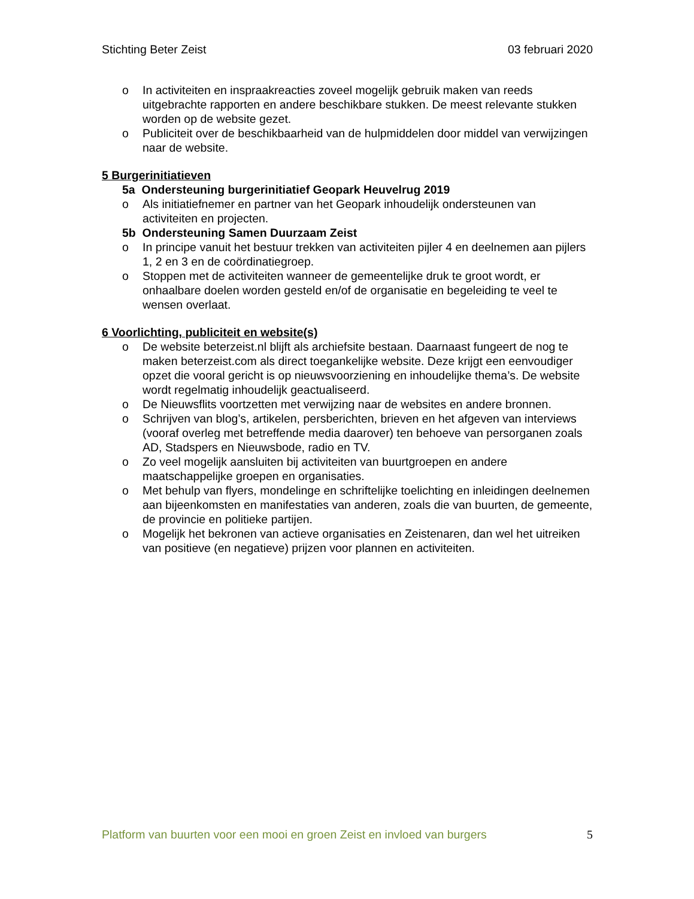Stichting Beter Zeist 03 februari 2020
o In activiteiten en inspraakreacties zoveel mogelijk gebruik maken van reeds uitgebrachte rapporten en andere beschikbare stukken. De meest relevante stukken worden op de website gezet.
o Publiciteit over de beschikbaarheid van de hulpmiddelen door middel van verwijzingen naar de website.
5 Burgerinitiatieven
5a Ondersteuning burgerinitiatief Geopark Heuvelrug 2019
o Als initiatiefnemer en partner van het Geopark inhoudelijk ondersteunen van activiteiten en projecten.
5b Ondersteuning Samen Duurzaam Zeist
o In principe vanuit het bestuur trekken van activiteiten pijler 4 en deelnemen aan pijlers 1, 2 en 3 en de coördinatiegroep.
o Stoppen met de activiteiten wanneer de gemeentelijke druk te groot wordt, er onhaalbare doelen worden gesteld en/of de organisatie en begeleiding te veel te wensen overlaat.
6 Voorlichting, publiciteit en website(s)
o De website beterzeist.nl blijft als archiefsite bestaan. Daarnaast fungeert de nog te maken beterzeist.com als direct toegankelijke website. Deze krijgt een eenvoudiger opzet die vooral gericht is op nieuwsvoorziening en inhoudelijke thema’s. De website wordt regelmatig inhoudelijk geactualiseerd.
o De Nieuwsflits voortzetten met verwijzing naar de websites en andere bronnen.
o Schrijven van blog’s, artikelen, persberichten, brieven en het afgeven van interviews (vooraf overleg met betreffende media daarover) ten behoeve van persorganen zoals AD, Stadspers en Nieuwsbode, radio en TV.
o Zo veel mogelijk aansluiten bij activiteiten van buurtgroepen en andere maatschappelijke groepen en organisaties.
o Met behulp van flyers, mondelinge en schriftelijke toelichting en inleidingen deelnemen aan bijeenkomsten en manifestaties van anderen, zoals die van buurten, de gemeente, de provincie en politieke partijen.
o Mogelijk het bekronen van actieve organisaties en Zeistenaren, dan wel het uitreiken van positieve (en negatieve) prijzen voor plannen en activiteiten.
Platform van buurten voor een mooi en groen Zeist en invloed van burgers 5